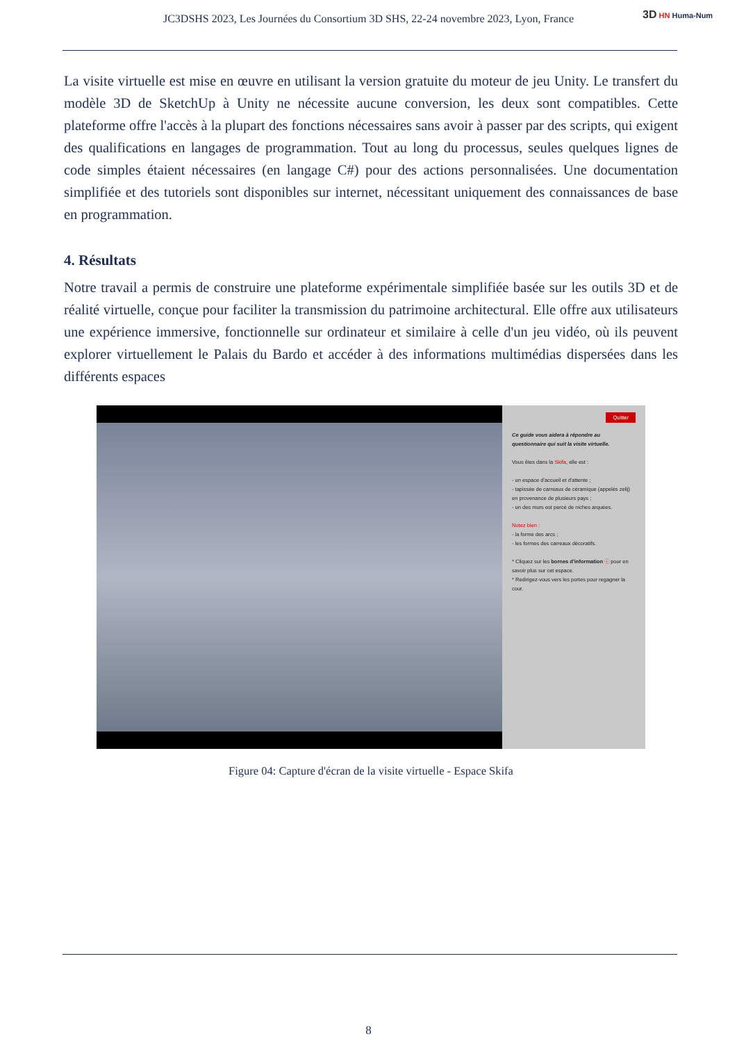JC3DSHS 2023, Les Journées du Consortium 3D SHS, 22-24 novembre 2023, Lyon, France 3D HN Huma-Num
La visite virtuelle est mise en œuvre en utilisant la version gratuite du moteur de jeu Unity. Le transfert du modèle 3D de SketchUp à Unity ne nécessite aucune conversion, les deux sont compatibles. Cette plateforme offre l'accès à la plupart des fonctions nécessaires sans avoir à passer par des scripts, qui exigent des qualifications en langages de programmation. Tout au long du processus, seules quelques lignes de code simples étaient nécessaires (en langage C#) pour des actions personnalisées. Une documentation simplifiée et des tutoriels sont disponibles sur internet, nécessitant uniquement des connaissances de base en programmation.
4. Résultats
Notre travail a permis de construire une plateforme expérimentale simplifiée basée sur les outils 3D et de réalité virtuelle, conçue pour faciliter la transmission du patrimoine architectural. Elle offre aux utilisateurs une expérience immersive, fonctionnelle sur ordinateur et similaire à celle d'un jeu vidéo, où ils peuvent explorer virtuellement le Palais du Bardo et accéder à des informations multimédias dispersées dans les différents espaces
Quitter
Ce guide vous aidera à répondre au questionnaire qui suit la visite virtuelle.
Vous êtes dans la Skifa, elle est :
- un espace d'accueil et d'attente ;
- tapissée de carreaux de céramique (appelés zelij) en provenance de plusieurs pays ;
- un des murs est percé de niches arquées.
Notez bien :
- la forme des arcs ;
- les formes des carreaux décoratifs.
* Cliquez sur les bornes d'information ⓘ pour en savoir plus sur cet espace.
* Redirigez-vous vers les portes pour regagner la cour.
Figure 04: Capture d'écran de la visite virtuelle - Espace Skifa
8